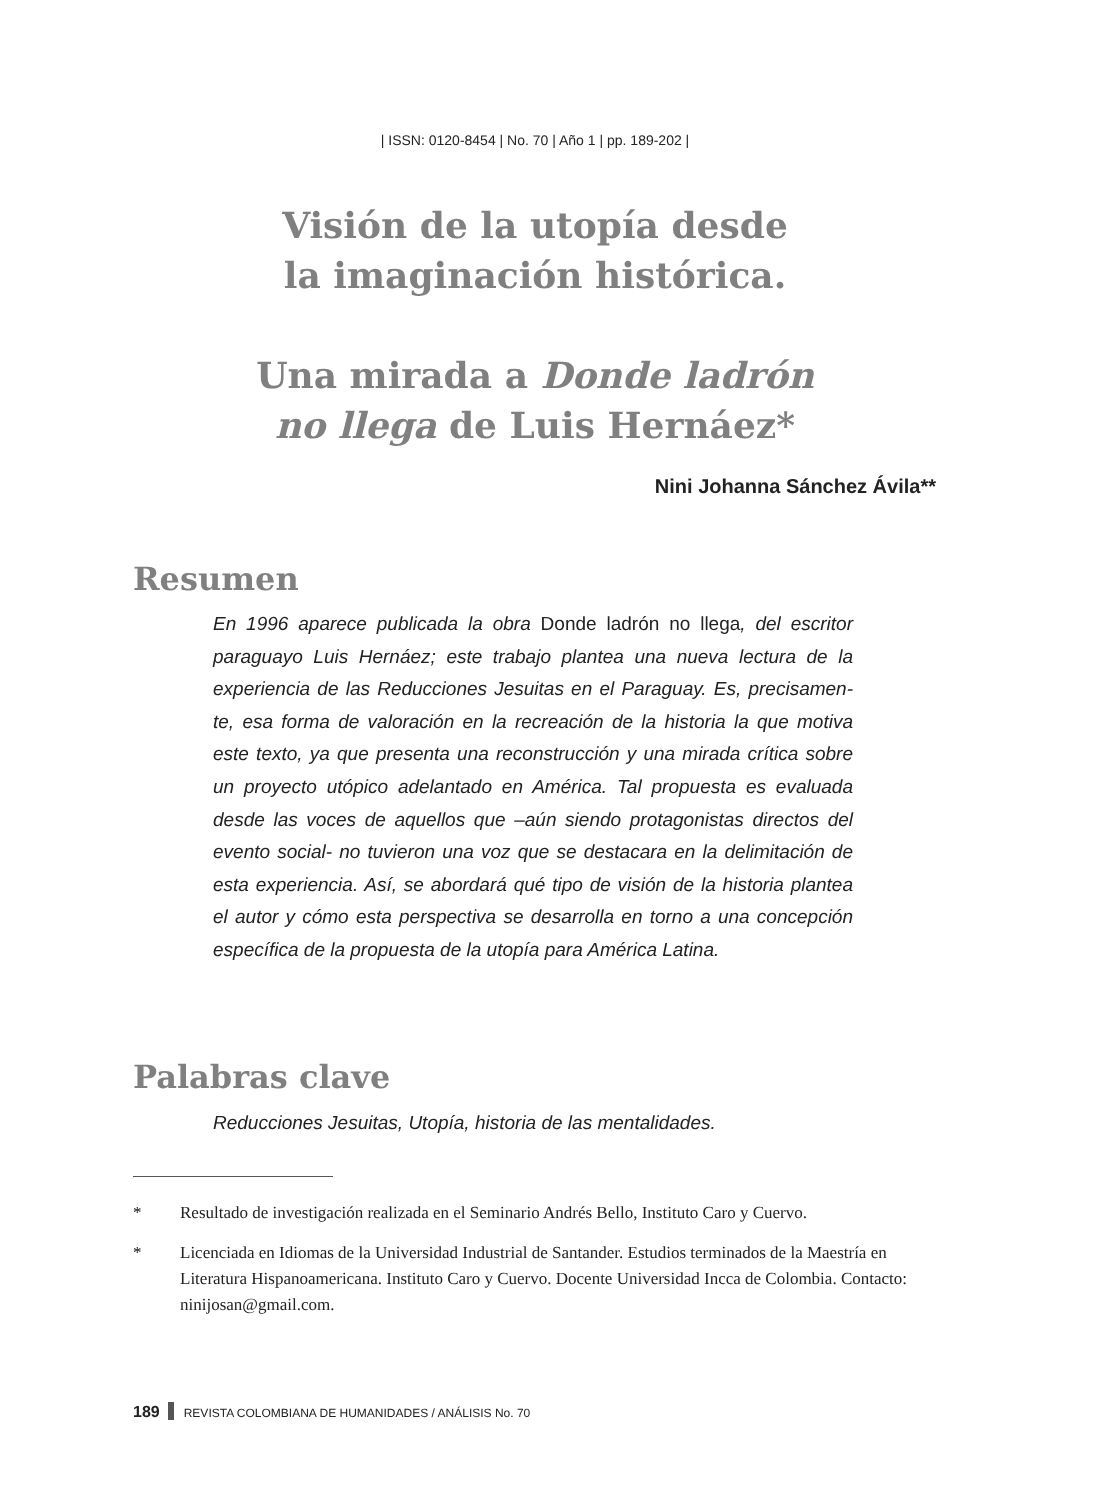| ISSN: 0120-8454 | No. 70 | Año 1 | pp. 189-202 |
Visión de la utopía desde
la imaginación histórica.
Una mirada a Donde ladrón
no llega de Luis Hernáez*
Nini Johanna Sánchez Ávila**
Resumen
En 1996 aparece publicada la obra Donde ladrón no llega, del escritor paraguayo Luis Hernáez; este trabajo plantea una nueva lectura de la experiencia de las Reducciones Jesuitas en el Paraguay. Es, precisamen-te, esa forma de valoración en la recreación de la historia la que motiva este texto, ya que presenta una reconstrucción y una mirada crítica sobre un proyecto utópico adelantado en América. Tal propuesta es evaluada desde las voces de aquellos que –aún siendo protagonistas directos del evento social- no tuvieron una voz que se destacara en la delimitación de esta experiencia. Así, se abordará qué tipo de visión de la historia plantea el autor y cómo esta perspectiva se desarrolla en torno a una concepción específica de la propuesta de la utopía para América Latina.
Palabras clave
Reducciones Jesuitas, Utopía, historia de las mentalidades.
* Resultado de investigación realizada en el Seminario Andrés Bello, Instituto Caro y Cuervo.
* Licenciada en Idiomas de la Universidad Industrial de Santander. Estudios terminados de la Maestría en Literatura Hispanoamericana. Instituto Caro y Cuervo. Docente Universidad Incca de Colombia. Contacto: ninijosan@gmail.com.
189 REVISTA COLOMBIANA DE HUMANIDADES / ANÁLISIS No. 70